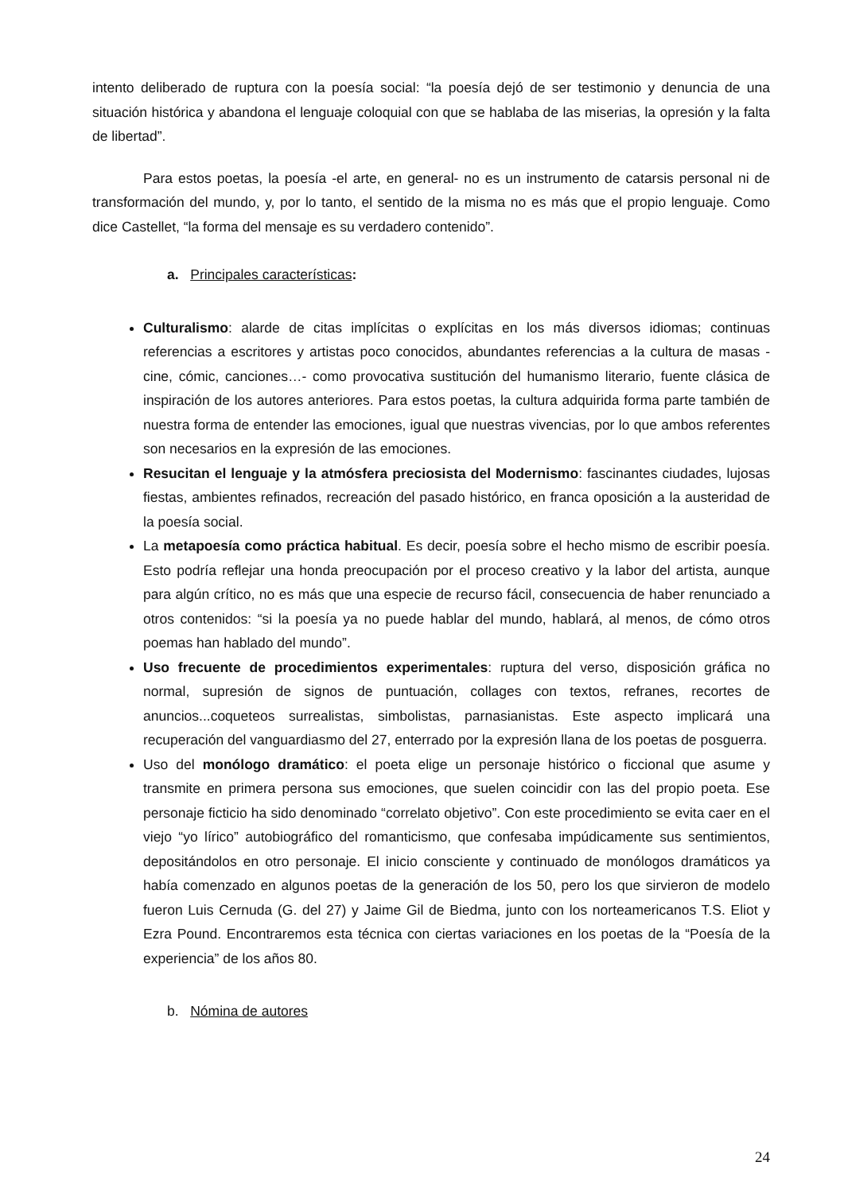intento deliberado de ruptura con la poesía social: “la poesía dejó de ser testimonio y denuncia de una situación histórica y abandona el lenguaje coloquial con que se hablaba de las miserias, la opresión y la falta de libertad”.
Para estos poetas, la poesía -el arte, en general- no es un instrumento de catarsis personal ni de transformación del mundo, y, por lo tanto, el sentido de la misma no es más que el propio lenguaje. Como dice Castellet, “la forma del mensaje es su verdadero contenido”.
a. Principales características:
Culturalismo: alarde de citas implícitas o explícitas en los más diversos idiomas; continuas referencias a escritores y artistas poco conocidos, abundantes referencias a la cultura de masas -cine, cómic, canciones…- como provocativa sustitución del humanismo literario, fuente clásica de inspiración de los autores anteriores. Para estos poetas, la cultura adquirida forma parte también de nuestra forma de entender las emociones, igual que nuestras vivencias, por lo que ambos referentes son necesarios en la expresión de las emociones.
Resucitan el lenguaje y la atmósfera preciosista del Modernismo: fascinantes ciudades, lujosas fiestas, ambientes refinados, recreación del pasado histórico, en franca oposición a la austeridad de la poesía social.
La metapoesía como práctica habitual. Es decir, poesía sobre el hecho mismo de escribir poesía. Esto podría reflejar una honda preocupación por el proceso creativo y la labor del artista, aunque para algún crítico, no es más que una especie de recurso fácil, consecuencia de haber renunciado a otros contenidos: “si la poesía ya no puede hablar del mundo, hablará, al menos, de cómo otros poemas han hablado del mundo”.
Uso frecuente de procedimientos experimentales: ruptura del verso, disposición gráfica no normal, supresión de signos de puntuación, collages con textos, refranes, recortes de anuncios...coqueteos surrealistas, simbolistas, parnasianistas. Este aspecto implicará una recuperación del vanguardiasmo del 27, enterrado por la expresión llana de los poetas de posguerra.
Uso del monólogo dramático: el poeta elige un personaje histórico o ficcional que asume y transmite en primera persona sus emociones, que suelen coincidir con las del propio poeta. Ese personaje ficticio ha sido denominado “correlato objetivo”. Con este procedimiento se evita caer en el viejo “yo lírico” autobiográfico del romanticismo, que confesaba impúdicamente sus sentimientos, depositándolos en otro personaje. El inicio consciente y continuado de monólogos dramáticos ya había comenzado en algunos poetas de la generación de los 50, pero los que sirvieron de modelo fueron Luis Cernuda (G. del 27) y Jaime Gil de Biedma, junto con los norteamericanos T.S. Eliot y Ezra Pound. Encontraremos esta técnica con ciertas variaciones en los poetas de la “Poesía de la experiencia” de los años 80.
b. Nómina de autores
24